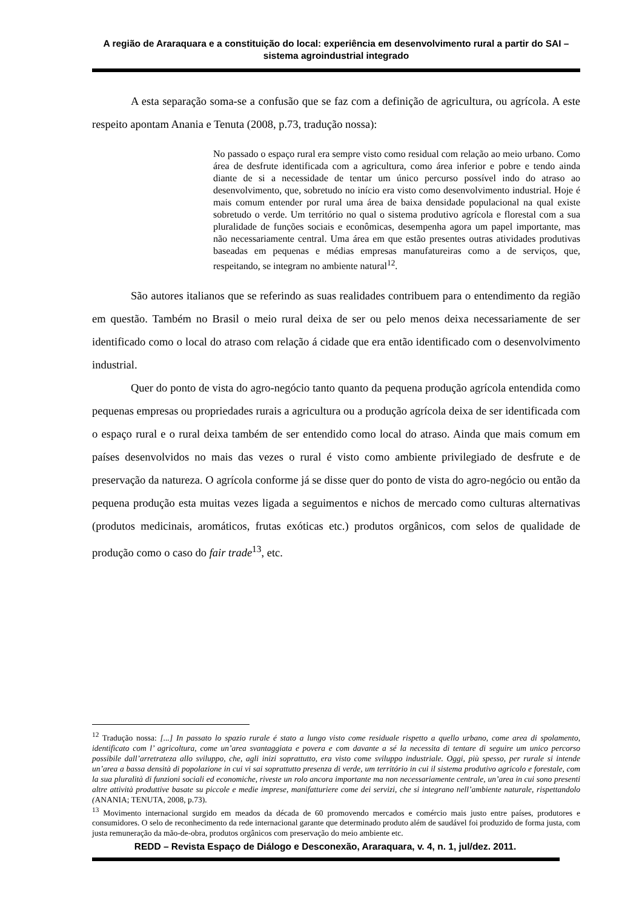A região de Araraquara e a constituição do local: experiência em desenvolvimento rural a partir do SAI – sistema agroindustrial integrado
A esta separação soma-se a confusão que se faz com a definição de agricultura, ou agrícola. A este respeito apontam Anania e Tenuta (2008, p.73, tradução nossa):
No passado o espaço rural era sempre visto como residual com relação ao meio urbano. Como área de desfrute identificada com a agricultura, como área inferior e pobre e tendo ainda diante de si a necessidade de tentar um único percurso possível indo do atraso ao desenvolvimento, que, sobretudo no início era visto como desenvolvimento industrial. Hoje é mais comum entender por rural uma área de baixa densidade populacional na qual existe sobretudo o verde. Um território no qual o sistema produtivo agrícola e florestal com a sua pluralidade de funções sociais e econômicas, desempenha agora um papel importante, mas não necessariamente central. Uma área em que estão presentes outras atividades produtivas baseadas em pequenas e médias empresas manufatureiras como a de serviços, que, respeitando, se integram no ambiente natural<sup>12</sup>.
São autores italianos que se referindo as suas realidades contribuem para o entendimento da região em questão. Também no Brasil o meio rural deixa de ser ou pelo menos deixa necessariamente de ser identificado como o local do atraso com relação á cidade que era então identificado com o desenvolvimento industrial.
Quer do ponto de vista do agro-negócio tanto quanto da pequena produção agrícola entendida como pequenas empresas ou propriedades rurais a agricultura ou a produção agrícola deixa de ser identificada com o espaço rural e o rural deixa também de ser entendido como local do atraso. Ainda que mais comum em países desenvolvidos no mais das vezes o rural é visto como ambiente privilegiado de desfrute e de preservação da natureza. O agrícola conforme já se disse quer do ponto de vista do agro-negócio ou então da pequena produção esta muitas vezes ligada a seguimentos e nichos de mercado como culturas alternativas (produtos medicinais, aromáticos, frutas exóticas etc.) produtos orgânicos, com selos de qualidade de produção como o caso do fair trade<sup>13</sup>, etc.
<sup>12</sup> Tradução nossa: [...] In passato lo spazio rurale é stato a lungo visto come residuale rispetto a quello urbano, come area di spolamento, identificato com l’ agricoltura, come un’area svantaggiata e povera e com davante a sé la necessita di tentare di seguire um unico percorso possibile dall’arretrateza allo sviluppo, che, agli inizi soprattutto, era visto come sviluppo industriale. Oggi, più spesso, per rurale si intende un’area a bassa densità di popolazione in cui vi sai soprattutto presenza di verde, um território in cui il sistema produtivo agricolo e forestale, com la sua pluralità di funzioni sociali ed economiche, riveste un rolo ancora importante ma non necessariamente centrale, un’area in cui sono presenti altre attività produttive basate su piccole e medie imprese, manifatturiere come dei servizi, che si integrano nell’ambiente naturale, rispettandolo (ANANIA; TENUTA, 2008, p.73).
<sup>13</sup> Movimento internacional surgido em meados da década de 60 promovendo mercados e comércio mais justo entre países, produtores e consumidores. O selo de reconhecimento da rede internacional garante que determinado produto além de saudável foi produzido de forma justa, com justa remuneração da mão-de-obra, produtos orgânicos com preservação do meio ambiente etc.
REDD – Revista Espaço de Diálogo e Desconexão, Araraquara, v. 4, n. 1, jul/dez. 2011.